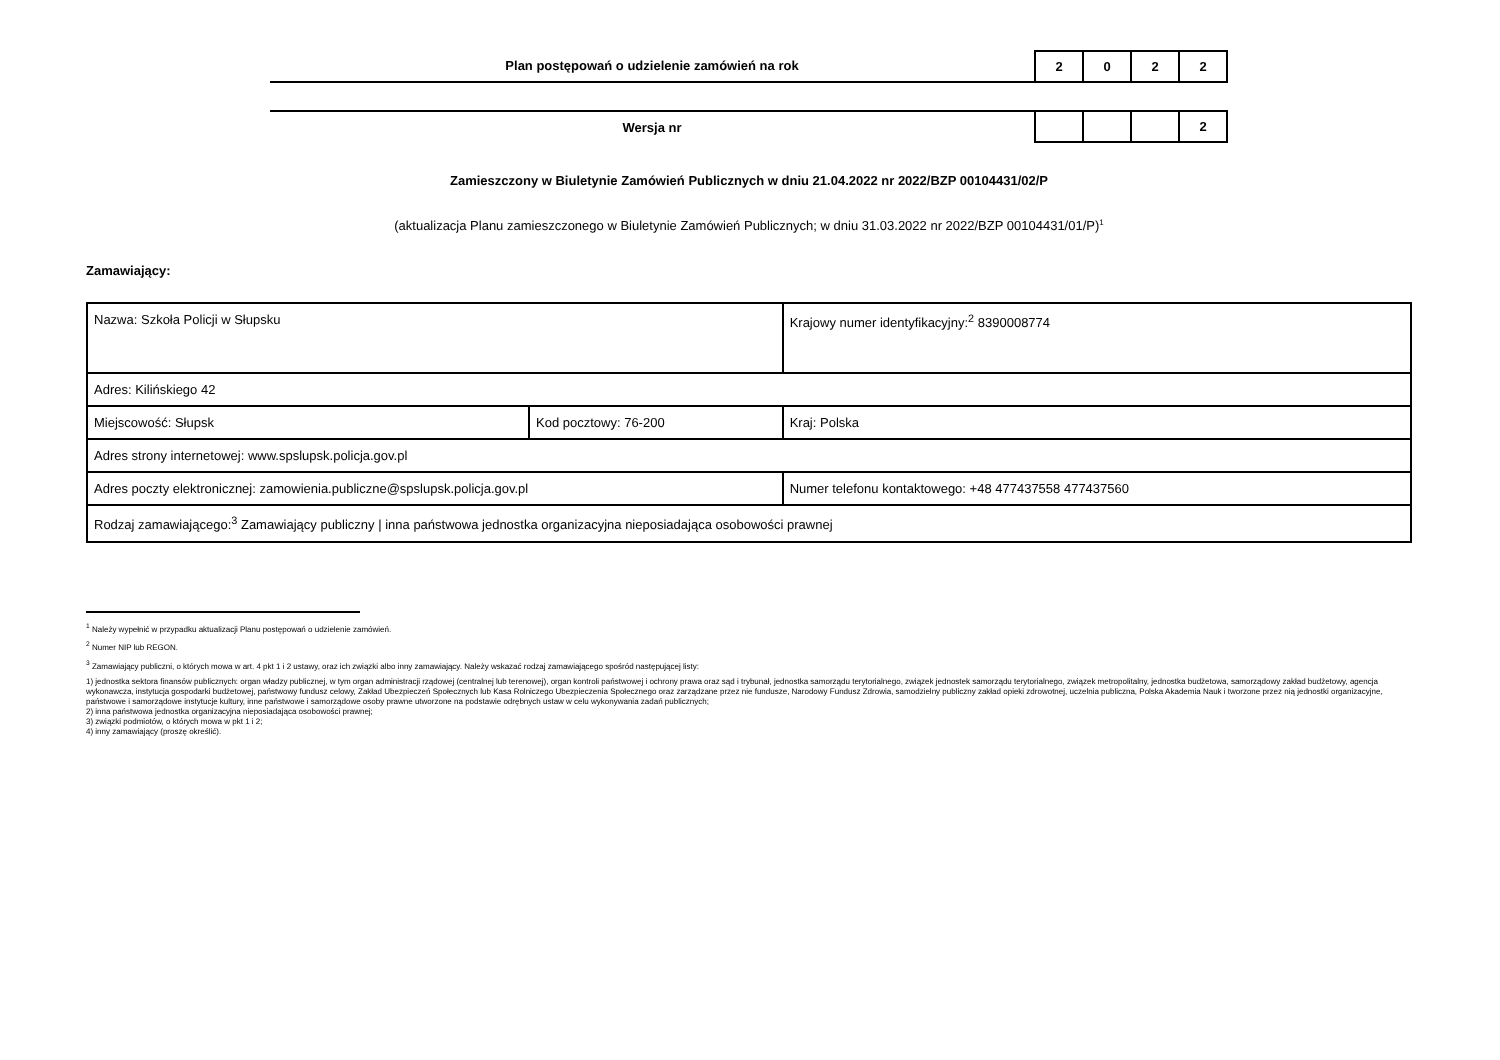Plan postępowań o udzielenie zamówień na rok
| 2 | 0 | 2 | 2 |
Wersja nr
| | | | 2 |
Zamieszczony w Biuletynie Zamówień Publicznych w dniu 21.04.2022 nr 2022/BZP 00104431/02/P
(aktualizacja Planu zamieszczonego w Biuletynie Zamówień Publicznych; w dniu 31.03.2022 nr 2022/BZP 00104431/01/P)<sup>1</sup>
Zamawiający:
| Nazwa: Szkoła Policji w Słupsku | | | Krajowy numer identyfikacyjny:<sup>2</sup> 8390008774 |
| Adres: Kilińskiego 42 | | | |
| Miejscowość: Słupsk | Kod pocztowy: 76-200 | | Kraj: Polska |
| Adres strony internetowej: www.spslupsk.policja.gov.pl | | | |
| Adres poczty elektronicznej: zamowienia.publiczne@spslupsk.policja.gov.pl | | Numer telefonu kontaktowego: +48 477437558 477437560 | |
| Rodzaj zamawiającego:<sup>3</sup> Zamawiający publiczny / inna państwowa jednostka organizacyjna nieposiadająca osobowości prawnej | | | |
<sup>1</sup> Należy wypełnić w przypadku aktualizacji Planu postępowań o udzielenie zamówień.
<sup>2</sup> Numer NIP lub REGON.
<sup>3</sup> Zamawiający publiczni, o których mowa w art. 4 pkt 1 i 2 ustawy, oraz ich związki albo inny zamawiający. Należy wskazać rodzaj zamawiającego spośród następującej listy:
1) jednostka sektora finansów publicznych: organ władzy publicznej, w tym organ administracji rządowej (centralnej lub terenowej), organ kontroli państwowej i ochrony prawa oraz sąd i trybunał, jednostka samorządu terytorialnego, związek jednostek samorządu terytorialnego, związek metropolitalny, jednostka budżetowa, samorządowy zakład budżetowy, agencja wykonawcza, instytucja gospodarki budżetowej, państwowy fundusz celowy, Zakład Ubezpieczeń Społecznych lub Kasa Rolniczego Ubezpieczenia Społecznego oraz zarządzane przez nie fundusze, Narodowy Fundusz Zdrowia, samodzielny publiczny zakład opieki zdrowotnej, uczelnia publiczna, Polska Akademia Nauk i tworzone przez nią jednostki organizacyjne, państwowe i samorządowe instytucje kultury, inne państwowe i samorządowe osoby prawne utworzone na podstawie odrębnych ustaw w celu wykonywania zadań publicznych;
2) inna państwowa jednostka organizacyjna nieposiadająca osobowości prawnej;
3) związki podmiotów, o których mowa w pkt 1 i 2;
4) inny zamawiający (proszę określić).